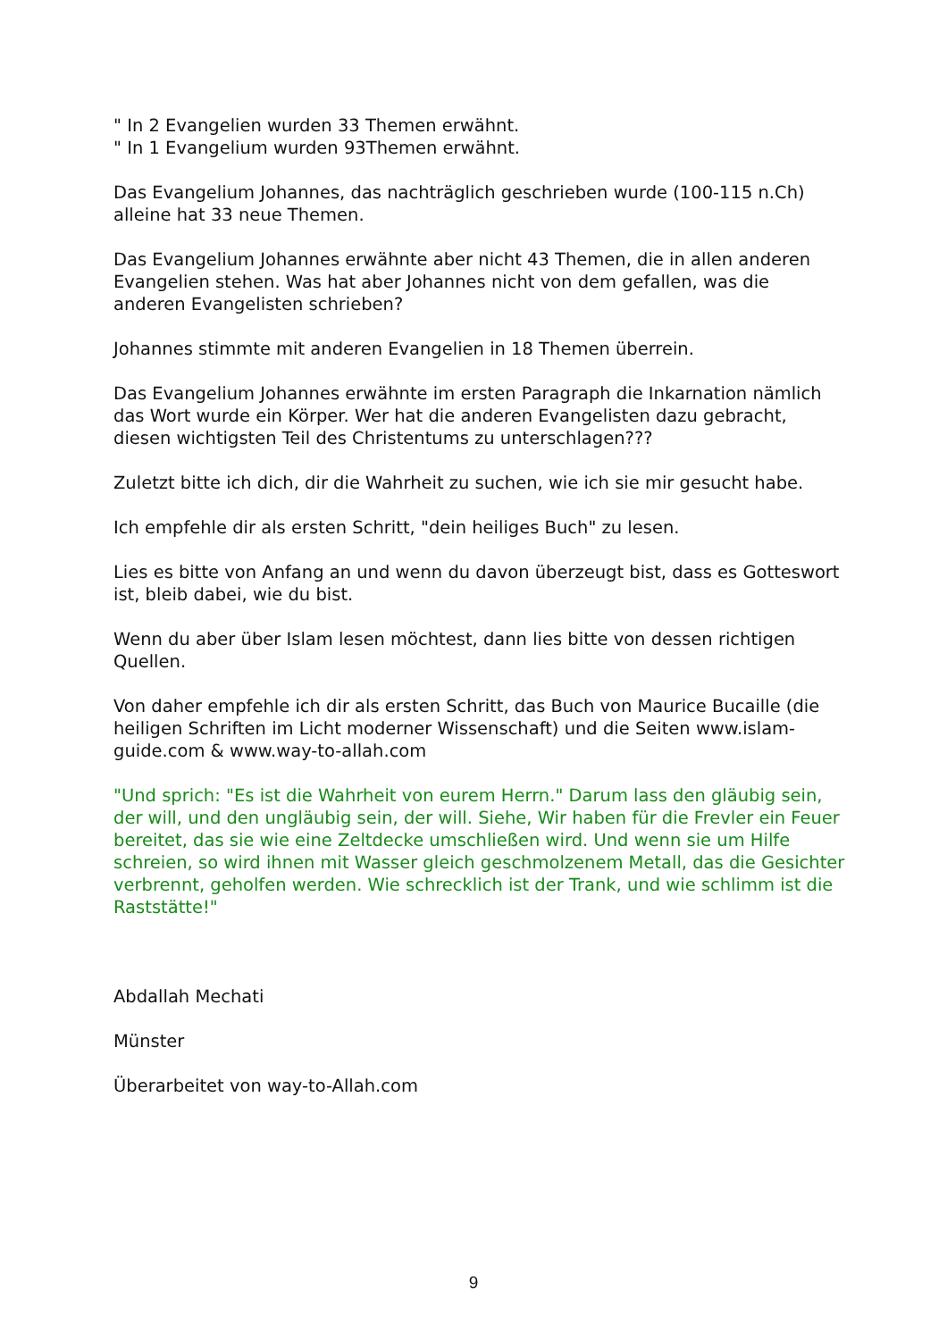" In 2 Evangelien wurden 33 Themen erwähnt.
" In 1 Evangelium wurden 93Themen erwähnt.
Das Evangelium Johannes, das nachträglich geschrieben wurde (100-115 n.Ch) alleine hat 33 neue Themen.
Das Evangelium Johannes erwähnte aber nicht 43 Themen, die in allen anderen Evangelien stehen. Was hat aber Johannes nicht von dem gefallen, was die anderen Evangelisten schrieben?
Johannes stimmte mit anderen Evangelien in 18 Themen überrein.
Das Evangelium Johannes erwähnte im ersten Paragraph die Inkarnation nämlich das Wort wurde ein Körper. Wer hat die anderen Evangelisten dazu gebracht, diesen wichtigsten Teil des Christentums zu unterschlagen???
Zuletzt bitte ich dich, dir die Wahrheit zu suchen, wie ich sie mir gesucht habe.
Ich empfehle dir als ersten Schritt, "dein heiliges Buch" zu lesen.
Lies es bitte von Anfang an und wenn du davon überzeugt bist, dass es Gotteswort ist, bleib dabei, wie du bist.
Wenn du aber über Islam lesen möchtest, dann lies bitte von dessen richtigen Quellen.
Von daher empfehle ich dir als ersten Schritt, das Buch von Maurice Bucaille (die heiligen Schriften im Licht moderner Wissenschaft) und die Seiten www.islam-guide.com & www.way-to-allah.com
"Und sprich: "Es ist die Wahrheit von eurem Herrn." Darum lass den gläubig sein, der will, und den ungläubig sein, der will. Siehe, Wir haben für die Frevler ein Feuer bereitet, das sie wie eine Zeltdecke umschließen wird. Und wenn sie um Hilfe schreien, so wird ihnen mit Wasser gleich geschmolzenem Metall, das die Gesichter verbrennt, geholfen werden. Wie schrecklich ist der Trank, und wie schlimm ist die Raststätte!"
Abdallah Mechati
Münster
Überarbeitet von way-to-Allah.com
9